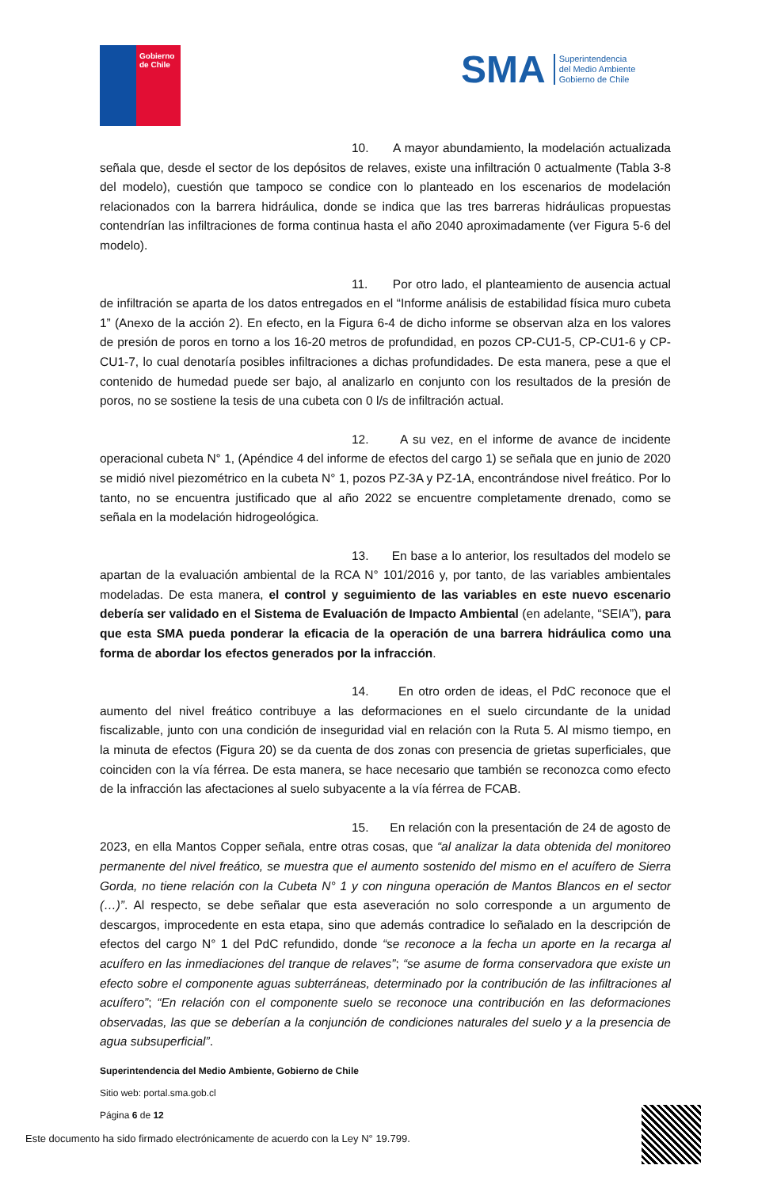Gobierno
de Chile
SMA Superintendencia
del Medio Ambiente
Gobierno de Chile
10. A mayor abundamiento, la modelación actualizada señala que, desde el sector de los depósitos de relaves, existe una infiltración 0 actualmente (Tabla 3-8 del modelo), cuestión que tampoco se condice con lo planteado en los escenarios de modelación relacionados con la barrera hidráulica, donde se indica que las tres barreras hidráulicas propuestas contendrían las infiltraciones de forma continua hasta el año 2040 aproximadamente (ver Figura 5-6 del modelo).
11. Por otro lado, el planteamiento de ausencia actual de infiltración se aparta de los datos entregados en el “Informe análisis de estabilidad física muro cubeta 1” (Anexo de la acción 2). En efecto, en la Figura 6-4 de dicho informe se observan alza en los valores de presión de poros en torno a los 16-20 metros de profundidad, en pozos CP-CU1-5, CP-CU1-6 y CP-CU1-7, lo cual denotaría posibles infiltraciones a dichas profundidades. De esta manera, pese a que el contenido de humedad puede ser bajo, al analizarlo en conjunto con los resultados de la presión de poros, no se sostiene la tesis de una cubeta con 0 l/s de infiltración actual.
12. A su vez, en el informe de avance de incidente operacional cubeta N° 1, (Apéndice 4 del informe de efectos del cargo 1) se señala que en junio de 2020 se midió nivel piezométrico en la cubeta N° 1, pozos PZ-3A y PZ-1A, encontrándose nivel freático. Por lo tanto, no se encuentra justificado que al año 2022 se encuentre completamente drenado, como se señala en la modelación hidrogeológica.
13. En base a lo anterior, los resultados del modelo se apartan de la evaluación ambiental de la RCA N° 101/2016 y, por tanto, de las variables ambientales modeladas. De esta manera, el control y seguimiento de las variables en este nuevo escenario debería ser validado en el Sistema de Evaluación de Impacto Ambiental (en adelante, “SEIA”), para que esta SMA pueda ponderar la eficacia de la operación de una barrera hidráulica como una forma de abordar los efectos generados por la infracción.
14. En otro orden de ideas, el PdC reconoce que el aumento del nivel freático contribuye a las deformaciones en el suelo circundante de la unidad fiscalizable, junto con una condición de inseguridad vial en relación con la Ruta 5. Al mismo tiempo, en la minuta de efectos (Figura 20) se da cuenta de dos zonas con presencia de grietas superficiales, que coinciden con la vía férrea. De esta manera, se hace necesario que también se reconozca como efecto de la infracción las afectaciones al suelo subyacente a la vía férrea de FCAB.
15. En relación con la presentación de 24 de agosto de 2023, en ella Mantos Copper señala, entre otras cosas, que “al analizar la data obtenida del monitoreo permanente del nivel freático, se muestra que el aumento sostenido del mismo en el acuífero de Sierra Gorda, no tiene relación con la Cubeta N° 1 y con ninguna operación de Mantos Blancos en el sector (…)”. Al respecto, se debe señalar que esta aseveración no solo corresponde a un argumento de descargos, improcedente en esta etapa, sino que además contradice lo señalado en la descripción de efectos del cargo N° 1 del PdC refundido, donde “se reconoce a la fecha un aporte en la recarga al acuífero en las inmediaciones del tranque de relaves”; “se asume de forma conservadora que existe un efecto sobre el componente aguas subterráneas, determinado por la contribución de las infiltraciones al acuífero”; “En relación con el componente suelo se reconoce una contribución en las deformaciones observadas, las que se deberían a la conjunción de condiciones naturales del suelo y a la presencia de agua subsuperficial”.
Superintendencia del Medio Ambiente, Gobierno de Chile
Sitio web: portal.sma.gob.cl
Página 6 de 12
Este documento ha sido firmado electrónicamente de acuerdo con la Ley N° 19.799.